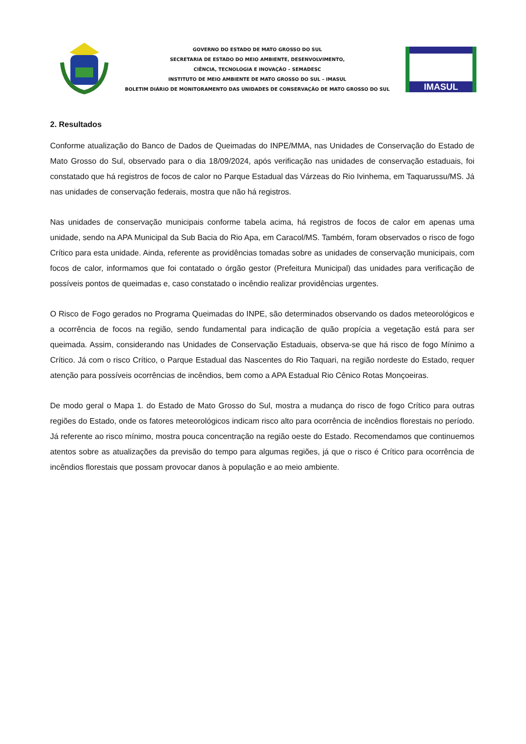GOVERNO DO ESTADO DE MATO GROSSO DO SUL
SECRETARIA DE ESTADO DO MEIO AMBIENTE, DESENVOLVIMENTO,
CIÊNCIA, TECNOLOGIA E INOVAÇÃO – SEMADESC
INSTITUTO DE MEIO AMBIENTE DE MATO GROSSO DO SUL – IMASUL
BOLETIM DIÁRIO DE MONITORAMENTO DAS UNIDADES DE CONSERVAÇÃO DE MATO GROSSO DO SUL
IMASUL
2. Resultados
Conforme atualização do Banco de Dados de Queimadas do INPE/MMA, nas Unidades de Conservação do Estado de Mato Grosso do Sul, observado para o dia 18/09/2024, após verificação nas unidades de conservação estaduais, foi constatado que há registros de focos de calor no Parque Estadual das Várzeas do Rio Ivinhema, em Taquarussu/MS. Já nas unidades de conservação federais, mostra que não há registros.
Nas unidades de conservação municipais conforme tabela acima, há registros de focos de calor em apenas uma unidade, sendo na APA Municipal da Sub Bacia do Rio Apa, em Caracol/MS. Também, foram observados o risco de fogo Crítico para esta unidade. Ainda, referente as providências tomadas sobre as unidades de conservação municipais, com focos de calor, informamos que foi contatado o órgão gestor (Prefeitura Municipal) das unidades para verificação de possíveis pontos de queimadas e, caso constatado o incêndio realizar providências urgentes.
O Risco de Fogo gerados no Programa Queimadas do INPE, são determinados observando os dados meteorológicos e a ocorrência de focos na região, sendo fundamental para indicação de quão propícia a vegetação está para ser queimada. Assim, considerando nas Unidades de Conservação Estaduais, observa-se que há risco de fogo Mínimo a Crítico. Já com o risco Crítico, o Parque Estadual das Nascentes do Rio Taquari, na região nordeste do Estado, requer atenção para possíveis ocorrências de incêndios, bem como a APA Estadual Rio Cênico Rotas Monçoeiras.
De modo geral o Mapa 1. do Estado de Mato Grosso do Sul, mostra a mudança do risco de fogo Crítico para outras regiões do Estado, onde os fatores meteorológicos indicam risco alto para ocorrência de incêndios florestais no período. Já referente ao risco mínimo, mostra pouca concentração na região oeste do Estado. Recomendamos que continuemos atentos sobre as atualizações da previsão do tempo para algumas regiões, já que o risco é Crítico para ocorrência de incêndios florestais que possam provocar danos à população e ao meio ambiente.